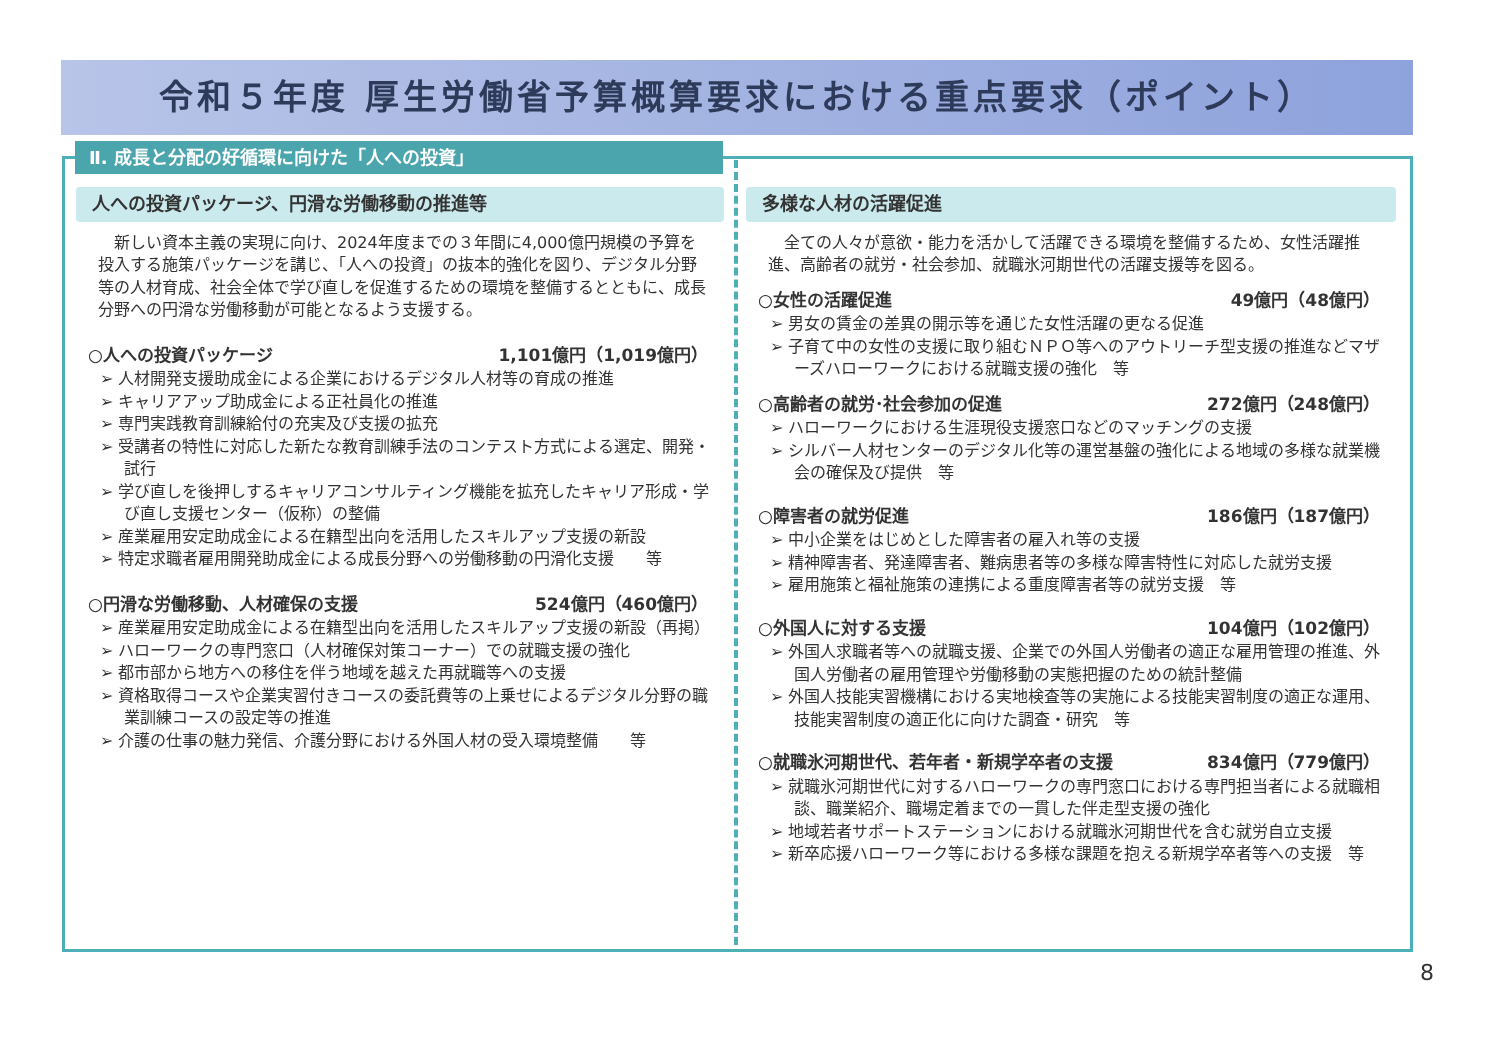令和５年度 厚生労働省予算概算要求における重点要求（ポイント）
Ⅱ. 成長と分配の好循環に向けた「人への投資」
人への投資パッケージ、円滑な労働移動の推進等
新しい資本主義の実現に向け、2024年度までの３年間に4,000億円規模の予算を投入する施策パッケージを講じ、「人への投資」の抜本的強化を図り、デジタル分野等の人材育成、社会全体で学び直しを促進するための環境を整備するとともに、成長分野への円滑な労働移動が可能となるよう支援する。
○人への投資パッケージ 1,101億円（1,019億円）
➢ 人材開発支援助成金による企業におけるデジタル人材等の育成の推進
➢ キャリアアップ助成金による正社員化の推進
➢ 専門実践教育訓練給付の充実及び支援の拡充
➢ 受講者の特性に対応した新たな教育訓練手法のコンテスト方式による選定、開発・試行
➢ 学び直しを後押しするキャリアコンサルティング機能を拡充したキャリア形成・学び直し支援センター（仮称）の整備
➢ 産業雇用安定助成金による在籍型出向を活用したスキルアップ支援の新設
➢ 特定求職者雇用開発助成金による成長分野への労働移動の円滑化支援　　等
○円滑な労働移動、人材確保の支援 524億円（460億円）
➢ 産業雇用安定助成金による在籍型出向を活用したスキルアップ支援の新設（再掲）
➢ ハローワークの専門窓口（人材確保対策コーナー）での就職支援の強化
➢ 都市部から地方への移住を伴う地域を越えた再就職等への支援
➢ 資格取得コースや企業実習付きコースの委託費等の上乗せによるデジタル分野の職業訓練コースの設定等の推進
➢ 介護の仕事の魅力発信、介護分野における外国人材の受入環境整備　　等
多様な人材の活躍促進
全ての人々が意欲・能力を活かして活躍できる環境を整備するため、女性活躍推進、高齢者の就労・社会参加、就職氷河期世代の活躍支援等を図る。
○女性の活躍促進 49億円（48億円）
➢ 男女の賃金の差異の開示等を通じた女性活躍の更なる促進
➢ 子育て中の女性の支援に取り組むＮＰＯ等へのアウトリーチ型支援の推進などマザーズハローワークにおける就職支援の強化　等
○高齢者の就労･社会参加の促進 272億円（248億円）
➢ ハローワークにおける生涯現役支援窓口などのマッチングの支援
➢ シルバー人材センターのデジタル化等の運営基盤の強化による地域の多様な就業機会の確保及び提供　等
○障害者の就労促進 186億円（187億円）
➢ 中小企業をはじめとした障害者の雇入れ等の支援
➢ 精神障害者、発達障害者、難病患者等の多様な障害特性に対応した就労支援
➢ 雇用施策と福祉施策の連携による重度障害者等の就労支援　等
○外国人に対する支援 104億円（102億円）
➢ 外国人求職者等への就職支援、企業での外国人労働者の適正な雇用管理の推進、外国人労働者の雇用管理や労働移動の実態把握のための統計整備
➢ 外国人技能実習機構における実地検査等の実施による技能実習制度の適正な運用、技能実習制度の適正化に向けた調査・研究　等
○就職氷河期世代、若年者・新規学卒者の支援 834億円（779億円）
➢ 就職氷河期世代に対するハローワークの専門窓口における専門担当者による就職相談、職業紹介、職場定着までの一貫した伴走型支援の強化
➢ 地域若者サポートステーションにおける就職氷河期世代を含む就労自立支援
➢ 新卒応援ハローワーク等における多様な課題を抱える新規学卒者等への支援　等
8